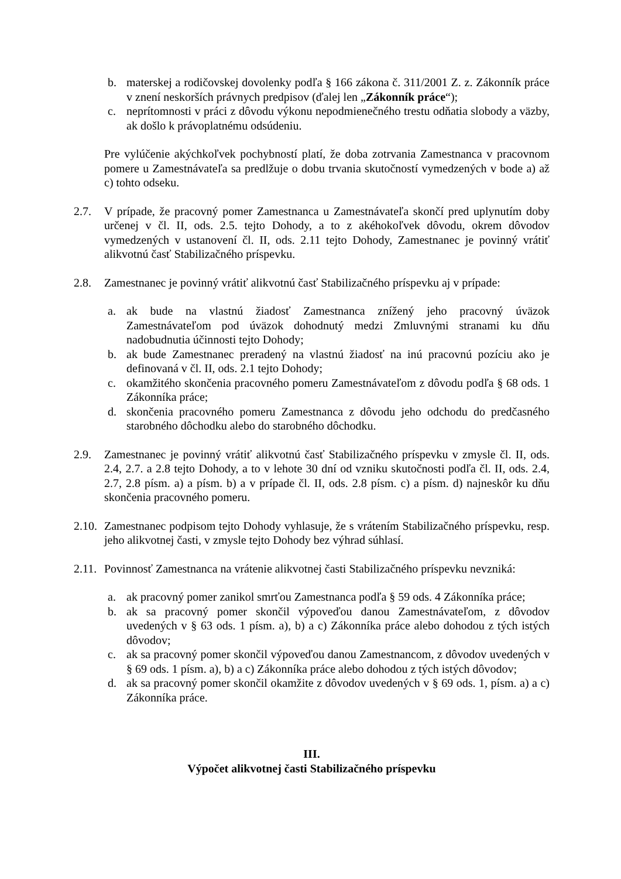b. materskej a rodičovskej dovolenky podľa § 166 zákona č. 311/2001 Z. z. Zákonník práce v znení neskorších právnych predpisov (ďalej len „Zákonník práce“);
c. neprítomnosti v práci z dôvodu výkonu nepodmienečného trestu odňatia slobody a väzby, ak došlo k právoplatnému odsúdeniu.
Pre vylúčenie akýchkoľvek pochybností platí, že doba zotrvania Zamestnanca v pracovnom pomere u Zamestnávateľa sa predlžuje o dobu trvania skutočností vymedzených v bode a) až c) tohto odseku.
2.7. V prípade, že pracovný pomer Zamestnanca u Zamestnávateľa skončí pred uplynutím doby určenej v čl. II, ods. 2.5. tejto Dohody, a to z akéhokoľvek dôvodu, okrem dôvodov vymedzených v ustanovení čl. II, ods. 2.11 tejto Dohody, Zamestnanec je povinný vrátiť alikvotnú časť Stabilizačného príspevku.
2.8. Zamestnanec je povinný vrátiť alikvotnú časť Stabilizačného príspevku aj v prípade:
a. ak bude na vlastnú žiadosť Zamestnanca znížený jeho pracovný úväzok Zamestnávateľom pod úväzok dohodnutý medzi Zmluvnými stranami ku dňu nadobudnutia účinnosti tejto Dohody;
b. ak bude Zamestnanec preradený na vlastnú žiadosť na inú pracovnú pozíciu ako je definovaná v čl. II, ods. 2.1 tejto Dohody;
c. okamžitého skončenia pracovného pomeru Zamestnávateľom z dôvodu podľa § 68 ods. 1 Zákonníka práce;
d. skončenia pracovného pomeru Zamestnanca z dôvodu jeho odchodu do predčasného starobného dôchodku alebo do starobného dôchodku.
2.9. Zamestnanec je povinný vrátiť alikvotnú časť Stabilizačného príspevku v zmysle čl. II, ods. 2.4, 2.7. a 2.8 tejto Dohody, a to v lehote 30 dní od vzniku skutočnosti podľa čl. II, ods. 2.4, 2.7, 2.8 písm. a) a písm. b) a v prípade čl. II, ods. 2.8 písm. c) a písm. d) najneskôr ku dňu skončenia pracovného pomeru.
2.10. Zamestnanec podpisom tejto Dohody vyhlasuje, že s vrátením Stabilizačného príspevku, resp. jeho alikvotnej časti, v zmysle tejto Dohody bez výhrad súhlasí.
2.11. Povinnosť Zamestnanca na vrátenie alikvotnej časti Stabilizačného príspevku nevzniká:
a. ak pracovný pomer zanikol smrťou Zamestnanca podľa § 59 ods. 4 Zákonníka práce;
b. ak sa pracovný pomer skončil výpoveďou danou Zamestnávateľom, z dôvodov uvedených v § 63 ods. 1 písm. a), b) a c) Zákonníka práce alebo dohodou z tých istých dôvodov;
c. ak sa pracovný pomer skončil výpoveďou danou Zamestnancom, z dôvodov uvedených v § 69 ods. 1 písm. a), b) a c) Zákonníka práce alebo dohodou z tých istých dôvodov;
d. ak sa pracovný pomer skončil okamžite z dôvodov uvedených v § 69 ods. 1, písm. a) a c) Zákonníka práce.
III.
Výpočet alikvotnej časti Stabilizačného príspevku